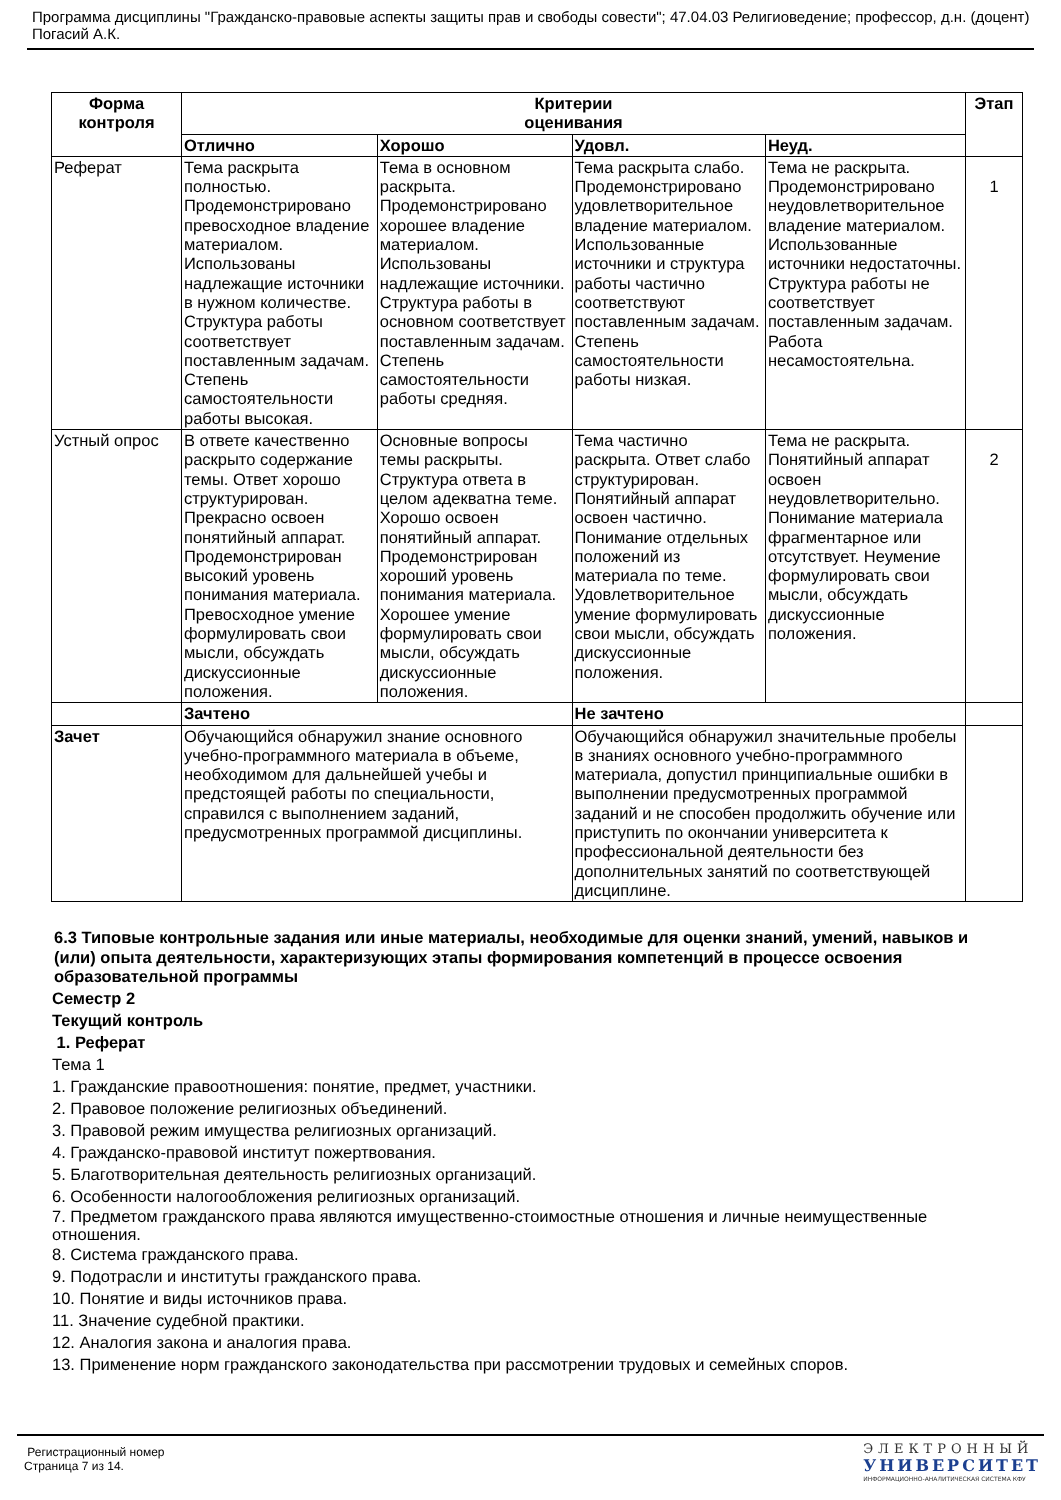Программа дисциплины "Гражданско-правовые аспекты защиты прав и свободы совести"; 47.04.03 Религиоведение; профессор, д.н. (доцент) Погасий А.К.
| Форма контроля | Критерии оценивания | | | | Этап |
| --- | --- | --- | --- | --- | --- |
| | Отлично | Хорошо | Удовл. | Неуд. | |
| Реферат | Тема раскрыта полностью. Продемонстрировано превосходное владение материалом. Использованы надлежащие источники в нужном количестве. Структура работы соответствует поставленным задачам. Степень самостоятельности работы высокая. | Тема в основном раскрыта. Продемонстрировано хорошее владение материалом. Использованы надлежащие источники. Структура работы в основном соответствует поставленным задачам. Степень самостоятельности работы средняя. | Тема раскрыта слабо. Продемонстрировано удовлетворительное владение материалом. Использованные источники и структура работы частично соответствуют поставленным задачам. Степень самостоятельности работы низкая. | Тема не раскрыта. Продемонстрировано неудовлетворительное владение материалом. Использованные источники недостаточны. Структура работы не соответствует поставленным задачам. Работа несамостоятельна. | 1 |
| Устный опрос | В ответе качественно раскрыто содержание темы. Ответ хорошо структурирован. Прекрасно освоен понятийный аппарат. Продемонстрирован высокий уровень понимания материала. Превосходное умение формулировать свои мысли, обсуждать дискуссионные положения. | Основные вопросы темы раскрыты. Структура ответа в целом адекватна теме. Хорошо освоен понятийный аппарат. Продемонстрирован хороший уровень понимания материала. Хорошее умение формулировать свои мысли, обсуждать дискуссионные положения. | Тема частично раскрыта. Ответ слабо структурирован. Понятийный аппарат освоен частично. Понимание отдельных положений из материала по теме. Удовлетворительное умение формулировать свои мысли, обсуждать дискуссионные положения. | Тема не раскрыта. Понятийный аппарат освоен неудовлетворительно. Понимание материала фрагментарное или отсутствует. Неумение формулировать свои мысли, обсуждать дискуссионные положения. | 2 |
| | Зачтено | | Не зачтено | | |
| Зачет | Обучающийся обнаружил знание основного учебно-программного материала в объеме, необходимом для дальнейшей учебы и предстоящей работы по специальности, справился с выполнением заданий, предусмотренных программой дисциплины. | | Обучающийся обнаружил значительные пробелы в знаниях основного учебно-программного материала, допустил принципиальные ошибки в выполнении предусмотренных программой заданий и не способен продолжить обучение или приступить по окончании университета к профессиональной деятельности без дополнительных занятий по соответствующей дисциплине. | | |
6.3 Типовые контрольные задания или иные материалы, необходимые для оценки знаний, умений, навыков и (или) опыта деятельности, характеризующих этапы формирования компетенций в процессе освоения образовательной программы
Семестр 2
Текущий контроль
1. Реферат
Тема 1
1. Гражданские правоотношения: понятие, предмет, участники.
2. Правовое положение религиозных объединений.
3. Правовой режим имущества религиозных организаций.
4. Гражданско-правовой институт пожертвования.
5. Благотворительная деятельность религиозных организаций.
6. Особенности налогообложения религиозных организаций.
7. Предметом гражданского права являются имущественно-стоимостные отношения и личные неимущественные отношения.
8. Система гражданского права.
9. Подотрасли и институты гражданского права.
10. Понятие и виды источников права.
11. Значение судебной практики.
12. Аналогия закона и аналогия права.
13. Применение норм гражданского законодательства при рассмотрении трудовых и семейных споров.
Регистрационный номер
Страница 7 из 14.
ЭЛЕКТРОННЫЙ
УНИВЕРСИТЕТ
ИНФОРМАЦИОННО-АНАЛИТИЧЕСКАЯ СИСТЕМА КФУ